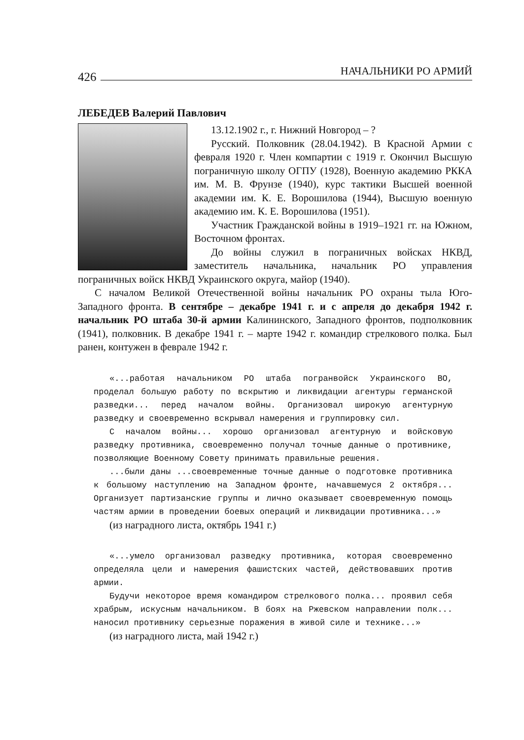426 НАЧАЛЬНИКИ РО АРМИЙ
ЛЕБЕДЕВ Валерий Павлович
13.12.1902 г., г. Нижний Новгород – ?
Русский. Полковник (28.04.1942). В Красной Армии с февраля 1920 г. Член компартии с 1919 г. Окончил Высшую пограничную школу ОГПУ (1928), Военную академию РККА им. М. В. Фрунзе (1940), курс тактики Высшей военной академии им. К. Е. Ворошилова (1944), Высшую военную академию им. К. Е. Ворошилова (1951).
Участник Гражданской войны в 1919–1921 гг. на Южном, Восточном фронтах.
До войны служил в пограничных войсках НКВД, заместитель начальника, начальник РО управления пограничных войск НКВД Украинского округа, майор (1940).
С началом Великой Отечественной войны начальник РО охраны тыла Юго-Западного фронта. В сентябре – декабре 1941 г. и с апреля до декабря 1942 г. начальник РО штаба 30-й армии Калининского, Западного фронтов, подполковник (1941), полковник. В декабре 1941 г. – марте 1942 г. командир стрелкового полка. Был ранен, контужен в феврале 1942 г.
«...работая начальником РО штаба погранвойск Украинского ВО, проделал большую работу по вскрытию и ликвидации агентуры германской разведки... перед началом войны. Организовал широкую агентурную разведку и своевременно вскрывал намерения и группировку сил.
С началом войны... хорошо организовал агентурную и войсковую разведку противника, своевременно получал точные данные о противнике, позволяющие Военному Совету принимать правильные решения.
...были даны ...своевременные точные данные о подготовке противника к большому наступлению на Западном фронте, начавшемуся 2 октября... Организует партизанские группы и лично оказывает своевременную помощь частям армии в проведении боевых операций и ликвидации противника...»
(из наградного листа, октябрь 1941 г.)
«...умело организовал разведку противника, которая своевременно определяла цели и намерения фашистских частей, действовавших против армии.
Будучи некоторое время командиром стрелкового полка... проявил себя храбрым, искусным начальником. В боях на Ржевском направлении полк... наносил противнику серьезные поражения в живой силе и технике...»
(из наградного листа, май 1942 г.)